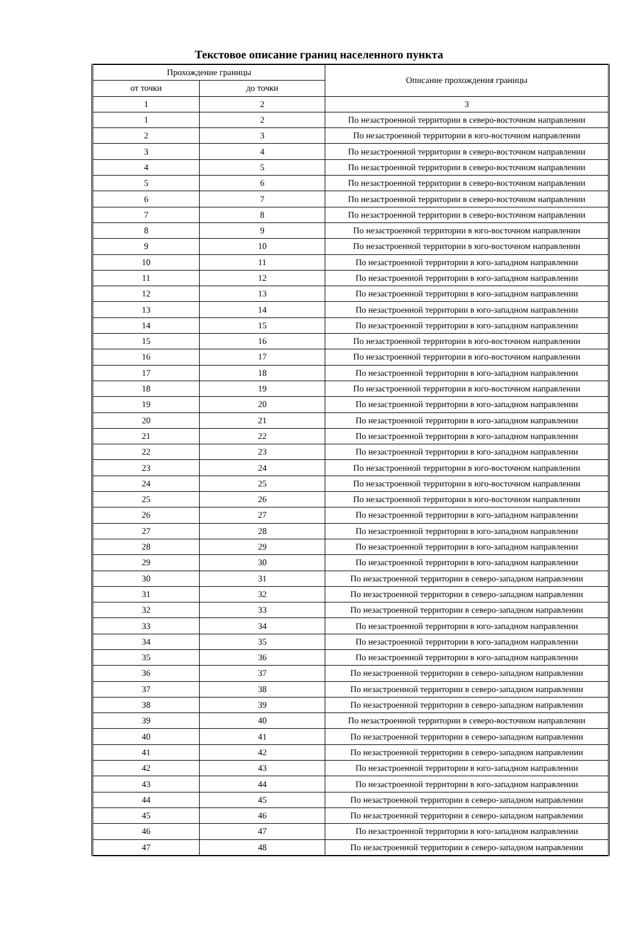Текстовое описание границ населенного пункта
| Прохождение границы | | Описание прохождения границы |
| --- | --- | --- |
| от точки | до точки | |
| 1 | 2 | 3 |
| 1 | 2 | По незастроенной территории в северо-восточном направлении |
| 2 | 3 | По незастроенной территории в юго-восточном направлении |
| 3 | 4 | По незастроенной территории в северо-восточном направлении |
| 4 | 5 | По незастроенной территории в северо-восточном направлении |
| 5 | 6 | По незастроенной территории в северо-восточном направлении |
| 6 | 7 | По незастроенной территории в северо-восточном направлении |
| 7 | 8 | По незастроенной территории в северо-восточном направлении |
| 8 | 9 | По незастроенной территории в юго-восточном направлении |
| 9 | 10 | По незастроенной территории в юго-восточном направлении |
| 10 | 11 | По незастроенной территории в юго-западном направлении |
| 11 | 12 | По незастроенной территории в юго-западном направлении |
| 12 | 13 | По незастроенной территории в юго-западном направлении |
| 13 | 14 | По незастроенной территории в юго-западном направлении |
| 14 | 15 | По незастроенной территории в юго-западном направлении |
| 15 | 16 | По незастроенной территории в юго-восточном направлении |
| 16 | 17 | По незастроенной территории в юго-восточном направлении |
| 17 | 18 | По незастроенной территории в юго-западном направлении |
| 18 | 19 | По незастроенной территории в юго-восточном направлении |
| 19 | 20 | По незастроенной территории в юго-западном направлении |
| 20 | 21 | По незастроенной территории в юго-западном направлении |
| 21 | 22 | По незастроенной территории в юго-западном направлении |
| 22 | 23 | По незастроенной территории в юго-западном направлении |
| 23 | 24 | По незастроенной территории в юго-восточном направлении |
| 24 | 25 | По незастроенной территории в юго-восточном направлении |
| 25 | 26 | По незастроенной территории в юго-восточном направлении |
| 26 | 27 | По незастроенной территории в юго-западном направлении |
| 27 | 28 | По незастроенной территории в юго-западном направлении |
| 28 | 29 | По незастроенной территории в юго-западном направлении |
| 29 | 30 | По незастроенной территории в юго-западном направлении |
| 30 | 31 | По незастроенной территории в северо-западном направлении |
| 31 | 32 | По незастроенной территории в северо-западном направлении |
| 32 | 33 | По незастроенной территории в северо-западном направлении |
| 33 | 34 | По незастроенной территории в юго-западном направлении |
| 34 | 35 | По незастроенной территории в юго-западном направлении |
| 35 | 36 | По незастроенной территории в юго-западном направлении |
| 36 | 37 | По незастроенной территории в северо-западном направлении |
| 37 | 38 | По незастроенной территории в северо-западном направлении |
| 38 | 39 | По незастроенной территории в северо-западном направлении |
| 39 | 40 | По незастроенной территории в северо-восточном направлении |
| 40 | 41 | По незастроенной территории в северо-западном направлении |
| 41 | 42 | По незастроенной территории в северо-западном направлении |
| 42 | 43 | По незастроенной территории в юго-западном направлении |
| 43 | 44 | По незастроенной территории в юго-западном направлении |
| 44 | 45 | По незастроенной территории в северо-западном направлении |
| 45 | 46 | По незастроенной территории в северо-западном направлении |
| 46 | 47 | По незастроенной территории в юго-западном направлении |
| 47 | 48 | По незастроенной территории в северо-западном направлении |